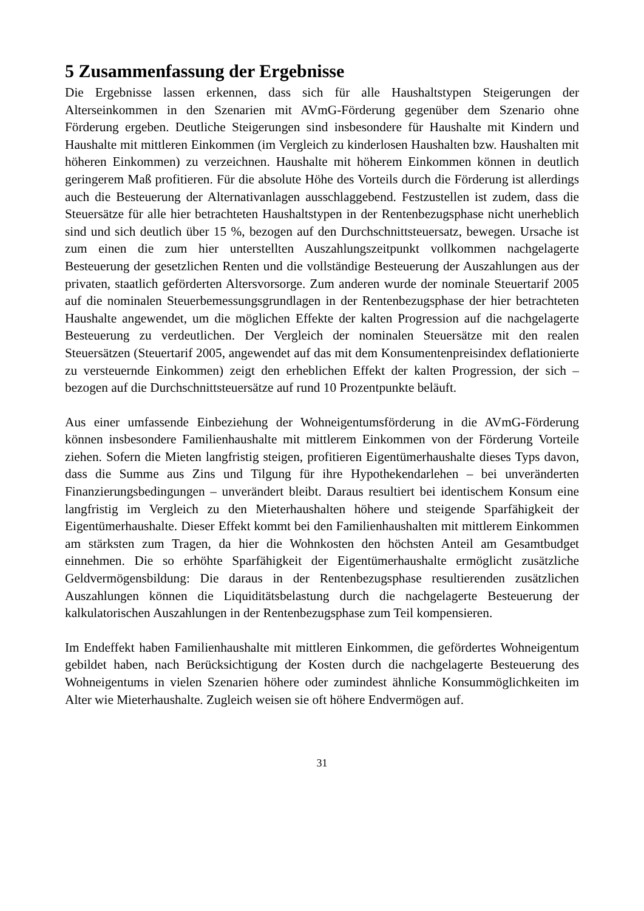5 Zusammenfassung der Ergebnisse
Die Ergebnisse lassen erkennen, dass sich für alle Haushaltstypen Steigerungen der Alterseinkommen in den Szenarien mit AVmG-Förderung gegenüber dem Szenario ohne Förderung ergeben. Deutliche Steigerungen sind insbesondere für Haushalte mit Kindern und Haushalte mit mittleren Einkommen (im Vergleich zu kinderlosen Haushalten bzw. Haushalten mit höheren Einkommen) zu verzeichnen. Haushalte mit höherem Einkommen können in deutlich geringerem Maß profitieren. Für die absolute Höhe des Vorteils durch die Förderung ist allerdings auch die Besteuerung der Alternativanlagen ausschlaggebend. Festzustellen ist zudem, dass die Steuersätze für alle hier betrachteten Haushaltstypen in der Rentenbezugsphase nicht unerheblich sind und sich deutlich über 15 %, bezogen auf den Durchschnittsteuersatz, bewegen. Ursache ist zum einen die zum hier unterstellten Auszahlungszeitpunkt vollkommen nachgelagerte Besteuerung der gesetzlichen Renten und die vollständige Besteuerung der Auszahlungen aus der privaten, staatlich geförderten Altersvorsorge. Zum anderen wurde der nominale Steuertarif 2005 auf die nominalen Steuerbemessungsgrundlagen in der Rentenbezugsphase der hier betrachteten Haushalte angewendet, um die möglichen Effekte der kalten Progression auf die nachgelagerte Besteuerung zu verdeutlichen. Der Vergleich der nominalen Steuersätze mit den realen Steuersätzen (Steuertarif 2005, angewendet auf das mit dem Konsumentenpreisindex deflationierte zu versteuernde Einkommen) zeigt den erheblichen Effekt der kalten Progression, der sich – bezogen auf die Durchschnittsteuersätze auf rund 10 Prozentpunkte beläuft.
Aus einer umfassende Einbeziehung der Wohneigentumsförderung in die AVmG-Förderung können insbesondere Familienhaushalte mit mittlerem Einkommen von der Förderung Vorteile ziehen. Sofern die Mieten langfristig steigen, profitieren Eigentümerhaushalte dieses Typs davon, dass die Summe aus Zins und Tilgung für ihre Hypothekendarlehen – bei unveränderten Finanzierungsbedingungen – unverändert bleibt. Daraus resultiert bei identischem Konsum eine langfristig im Vergleich zu den Mieterhaushalten höhere und steigende Sparfähigkeit der Eigentümerhaushalte. Dieser Effekt kommt bei den Familienhaushalten mit mittlerem Einkommen am stärksten zum Tragen, da hier die Wohnkosten den höchsten Anteil am Gesamtbudget einnehmen. Die so erhöhte Sparfähigkeit der Eigentümerhaushalte ermöglicht zusätzliche Geldvermögensbildung: Die daraus in der Rentenbezugsphase resultierenden zusätzlichen Auszahlungen können die Liquiditätsbelastung durch die nachgelagerte Besteuerung der kalkulatorischen Auszahlungen in der Rentenbezugsphase zum Teil kompensieren.
Im Endeffekt haben Familienhaushalte mit mittleren Einkommen, die gefördertes Wohneigentum gebildet haben, nach Berücksichtigung der Kosten durch die nachgelagerte Besteuerung des Wohneigentums in vielen Szenarien höhere oder zumindest ähnliche Konsummöglichkeiten im Alter wie Mieterhaushalte. Zugleich weisen sie oft höhere Endvermögen auf.
31